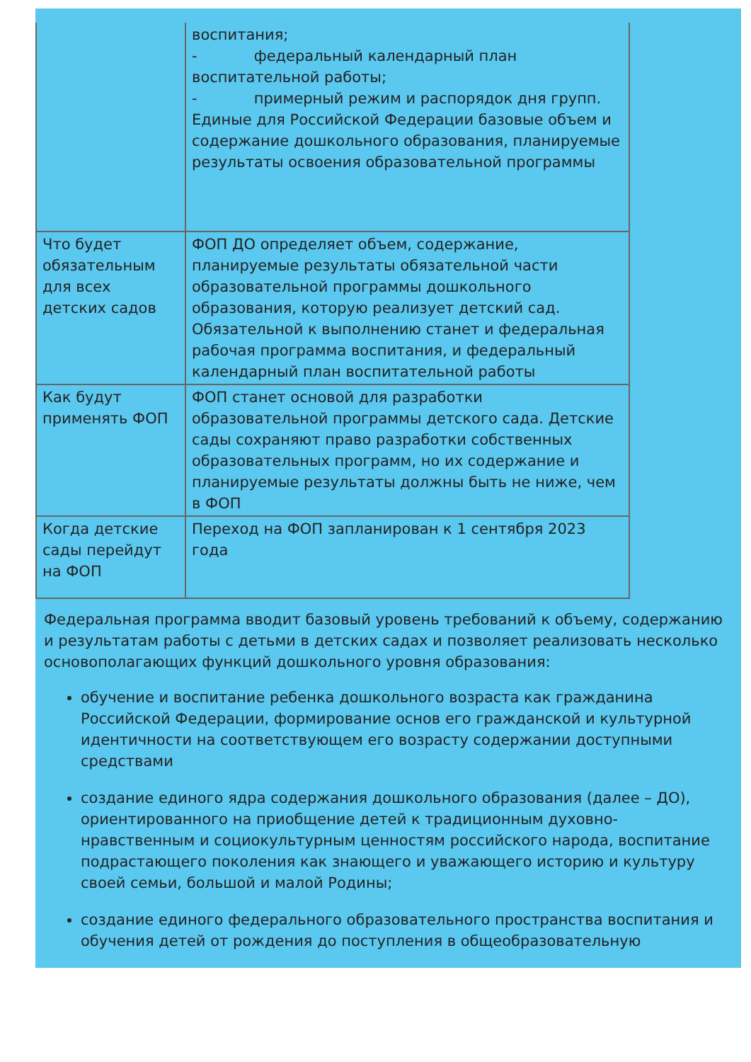| | воспитания; - федеральный календарный план воспитательной работы; - примерный режим и распорядок дня групп. Единые для Российской Федерации базовые объем и содержание дошкольного образования, планируемые результаты освоения образовательной программы |
| Что будет обязательным для всех детских садов | ФОП ДО определяет объем, содержание, планируемые результаты обязательной части образовательной программы дошкольного образования, которую реализует детский сад. Обязательной к выполнению станет и федеральная рабочая программа воспитания, и федеральный календарный план воспитательной работы |
| Как будут применять ФОП | ФОП станет основой для разработки образовательной программы детского сада. Детские сады сохраняют право разработки собственных образовательных программ, но их содержание и планируемые результаты должны быть не ниже, чем в ФОП |
| Когда детские сады перейдут на ФОП | Переход на ФОП запланирован к 1 сентября 2023 года |
Федеральная программа вводит базовый уровень требований к объему, содержанию и результатам работы с детьми в детских садах и позволяет реализовать несколько основополагающих функций дошкольного уровня образования:
обучение и воспитание ребенка дошкольного возраста как гражданина Российской Федерации, формирование основ его гражданской и культурной идентичности на соответствующем его возрасту содержании доступными средствами
создание единого ядра содержания дошкольного образования (далее – ДО), ориентированного на приобщение детей к традиционным духовно-нравственным и социокультурным ценностям российского народа, воспитание подрастающего поколения как знающего и уважающего историю и культуру своей семьи, большой и малой Родины;
создание единого федерального образовательного пространства воспитания и обучения детей от рождения до поступления в общеобразовательную